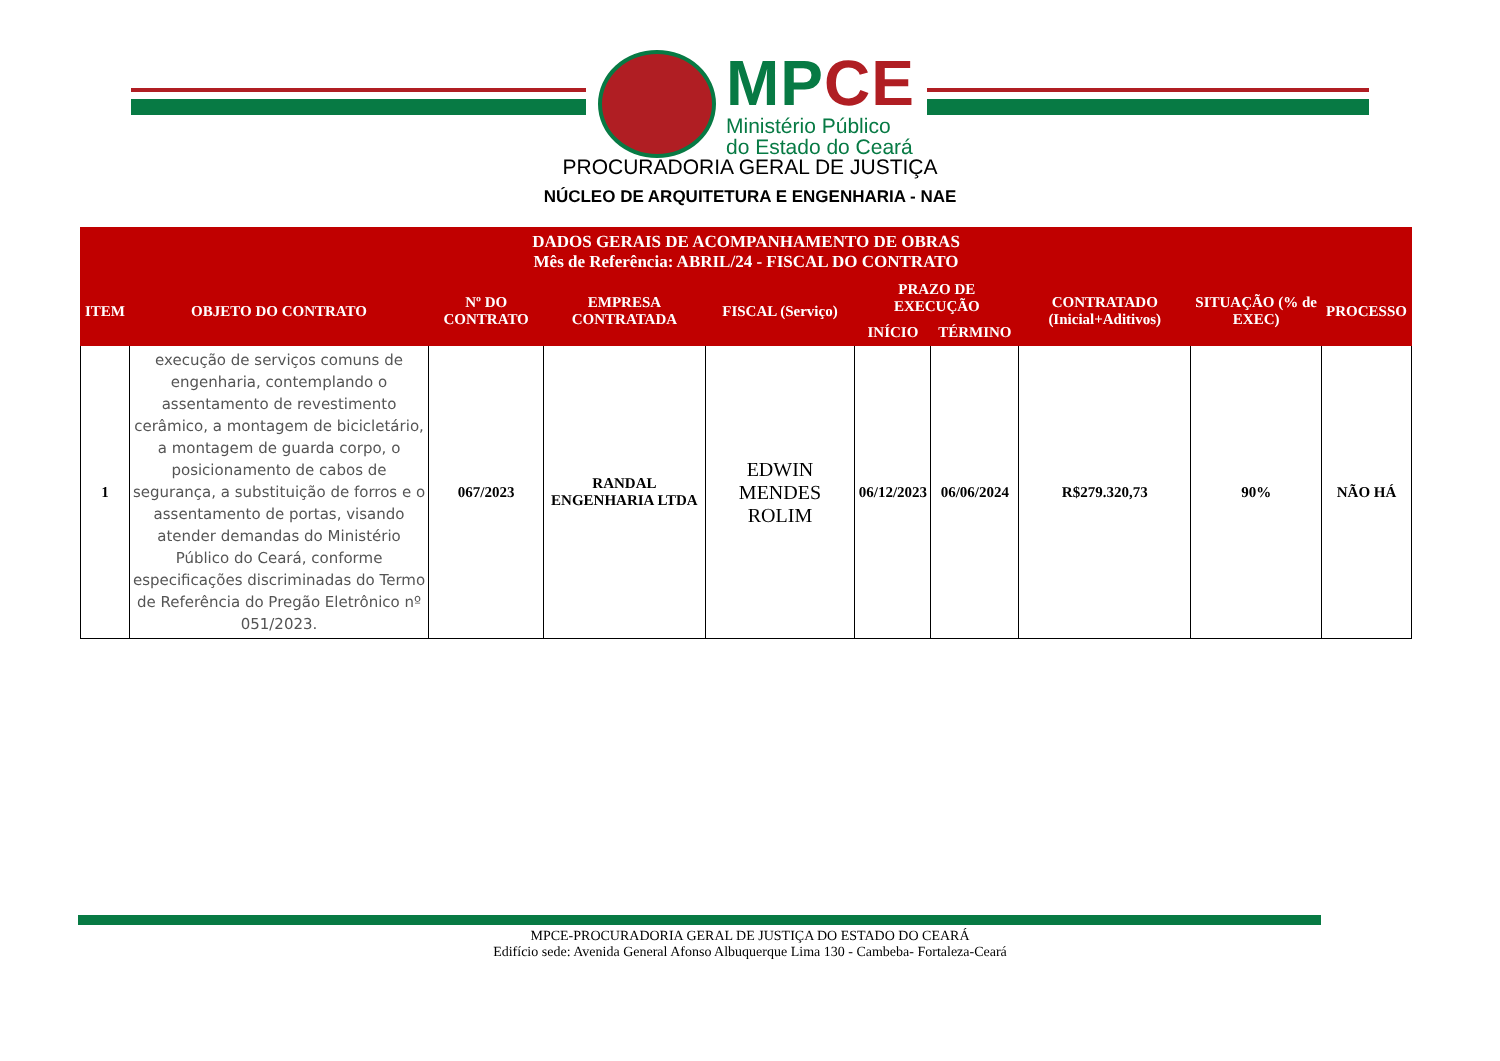MPCE
Ministério Público
do Estado do Ceará
PROCURADORIA GERAL DE JUSTIÇA
NÚCLEO DE ARQUITETURA E ENGENHARIA - NAE
| DADOS GERAIS DE ACOMPANHAMENTO DE OBRAS Mês de Referência: ABRIL/24 - FISCAL DO CONTRATO | | | | | | | | | |
| --- | --- | --- | --- | --- | --- | --- | --- | --- | --- |
| ITEM | OBJETO DO CONTRATO | Nº DO CONTRATO | EMPRESA CONTRATADA | FISCAL (Serviço) | PRAZO DE EXECUÇÃO | | CONTRATADO (Inicial+Aditivos) | SITUAÇÃO (% de EXEC) | PROCESSO |
| | | | | | INÍCIO | TÉRMINO | | | |
| 1 | execução de serviços comuns de engenharia, contemplando o assentamento de revestimento cerâmico, a montagem de bicicletário, a montagem de guarda corpo, o posicionamento de cabos de segurança, a substituição de forros e o assentamento de portas, visando atender demandas do Ministério Público do Ceará, conforme especificações discriminadas do Termo de Referência do Pregão Eletrônico nº 051/2023. | 067/2023 | RANDAL ENGENHARIA LTDA | EDWIN MENDES ROLIM | 06/12/2023 | 06/06/2024 | R$279.320,73 | 90% | NÃO HÁ |
MPCE-PROCURADORIA GERAL DE JUSTIÇA DO ESTADO DO CEARÁ
Edifício sede: Avenida General Afonso Albuquerque Lima 130 - Cambeba- Fortaleza-Ceará